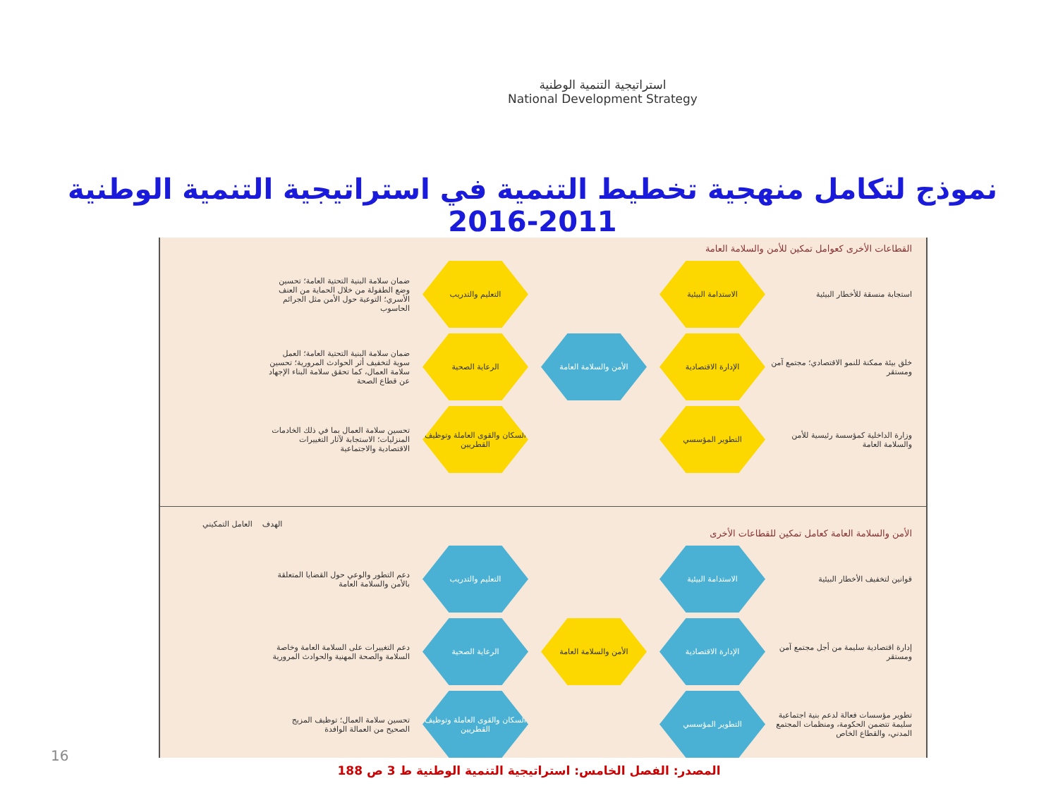استراتيجية التنمية الوطنية
National Development Strategy
نموذج لتكامل منهجية تخطيط التنمية في استراتيجية التنمية الوطنية 2011-2016
القطاعات الأخرى كعوامل تمكين للأمن والسلامة العامة
استجابة منسقة للأخطار البيئية
الاستدامة البيئية
التعليم والتدريب
ضمان سلامة البنية التحتية العامة؛ تحسين وضع الطفولة من خلال الحماية من العنف الأسري؛ التوعية حول الأمن مثل الجرائم الحاسوب
خلق بيئة ممكنة للنمو الاقتصادي؛ مجتمع آمن ومستقر
الإدارة الاقتصادية
الأمن والسلامة العامة
الرعاية الصحية
ضمان سلامة البنية التحتية العامة؛ العمل سوية لتخفيف أثر الحوادث المرورية؛ تحسين سلامة العمال، كما تحقق سلامة البناء الإجهاد عن قطاع الصحة
وزارة الداخلية كمؤسسة رئيسية للأمن والسلامة العامة
التطوير المؤسسي
السكان والقوى العاملة وتوظيف القطريين
تحسين سلامة العمال بما في ذلك الخادمات المنزليات؛ الاستجابة لآثار التغييرات الاقتصادية والاجتماعية
الهدف العامل التمكيني
الأمن والسلامة العامة كعامل تمكين للقطاعات الأخرى
قوانين لتخفيف الأخطار البيئية
الاستدامة البيئية
التعليم والتدريب
دعم التطور والوعي حول القضايا المتعلقة بالأمن والسلامة العامة
إدارة اقتصادية سليمة من أجل مجتمع آمن ومستقر
الإدارة الاقتصادية
الأمن والسلامة العامة
الرعاية الصحية
دعم التغييرات على السلامة العامة وخاصة السلامة والصحة المهنية والحوادث المرورية
تطوير مؤسسات فعالة لدعم بنية اجتماعية سليمة تتضمن الحكومة، ومنظمات المجتمع المدني، والقطاع الخاص
التطوير المؤسسي
السكان والقوى العاملة وتوظيف القطريين
تحسين سلامة العمال؛ توظيف المزيج الصحيح من العمالة الوافدة
16
المصدر: الفصل الخامس: استراتيجية التنمية الوطنية ط 3 ص 188